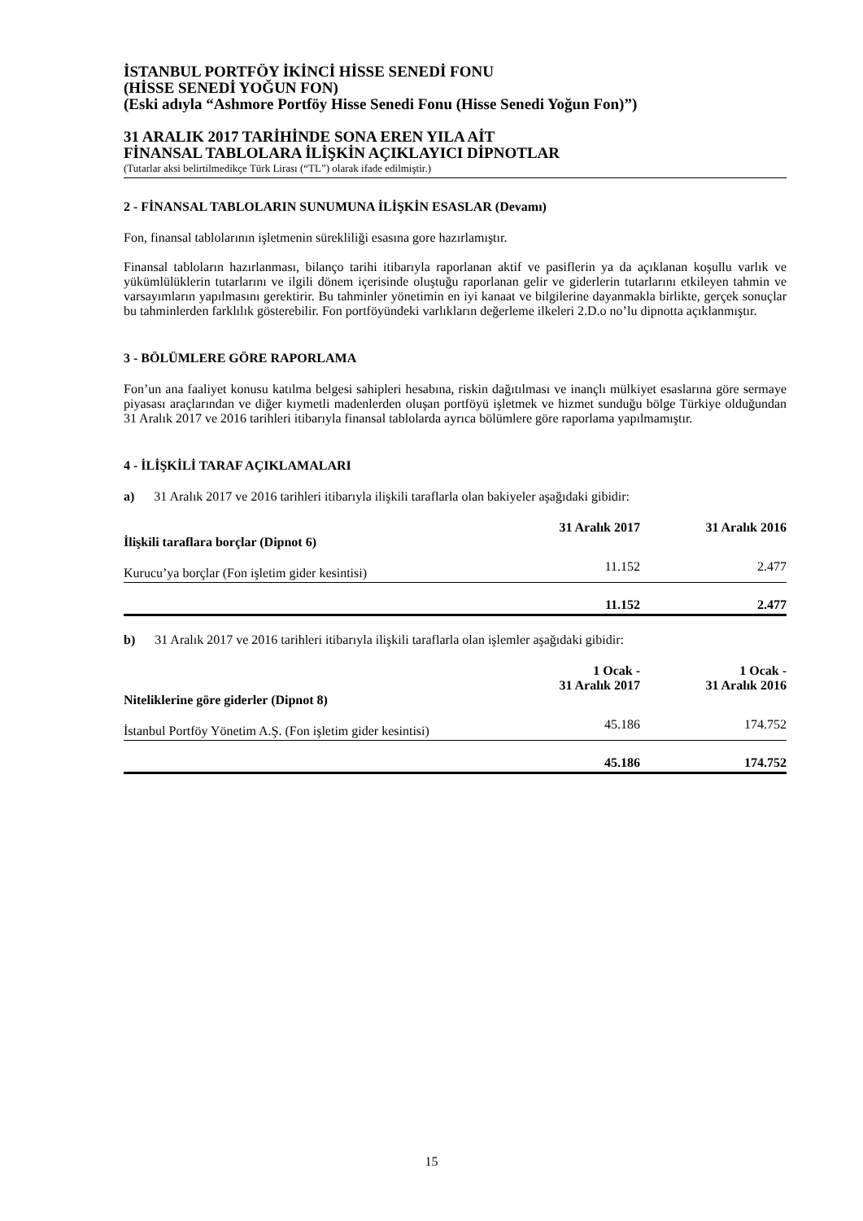İSTANBUL PORTFÖY İKİNCİ HİSSE SENEDİ FONU
(HİSSE SENEDİ YOĞUN FON)
(Eski adıyla “Ashmore Portföy Hisse Senedi Fonu (Hisse Senedi Yoğun Fon)”)
31 ARALIK 2017 TARİHİNDE SONA EREN YILA AİT
FİNANSAL TABLOLARA İLİŞKİN AÇIKLAYICI DİPNOTLAR
(Tutarlar aksi belirtilmedikçe Türk Lirası (“TL”) olarak ifade edilmiştir.)
2 - FİNANSAL TABLOLARIN SUNUMUNA İLİŞKİN ESASLAR (Devamı)
Fon, finansal tablolarının işletmenin sürekliliği esasına gore hazırlamıştır.
Finansal tabloların hazırlanması, bilanço tarihi itibarıyla raporlanan aktif ve pasiflerin ya da açıklanan koşullu varlık ve yükümlülüklerin tutarlarını ve ilgili dönem içerisinde oluştuğu raporlanan gelir ve giderlerin tutarlarını etkileyen tahmin ve varsayımların yapılmasını gerektirir. Bu tahminler yönetimin en iyi kanaat ve bilgilerine dayanmakla birlikte, gerçek sonuçlar bu tahminlerden farklılık gösterebilir. Fon portföyündeki varlıkların değerleme ilkeleri 2.D.o no’lu dipnotta açıklanmıştır.
3 - BÖLÜMLERE GÖRE RAPORLAMA
Fon’un ana faaliyet konusu katılma belgesi sahipleri hesabına, riskin dağıtılması ve inançlı mülkiyet esaslarına göre sermaye piyasası araçlarından ve diğer kıymetli madenlerden oluşan portföyü işletmek ve hizmet sunduğu bölge Türkiye olduğundan 31 Aralık 2017 ve 2016 tarihleri itibarıyla finansal tablolarda ayrıca bölümlere göre raporlama yapılmamıştır.
4 - İLİŞKİLİ TARAF AÇIKLAMALARI
a) 31 Aralık 2017 ve 2016 tarihleri itibarıyla ilişkili taraflarla olan bakiyeler aşağıdaki gibidir:
| İlişkili taraflara borçlar (Dipnot 6) | 31 Aralık 2017 | 31 Aralık 2016 |
| --- | --- | --- |
| Kurucu’ya borçlar (Fon işletim gider kesintisi) | 11.152 | 2.477 |
| | 11.152 | 2.477 |
b) 31 Aralık 2017 ve 2016 tarihleri itibarıyla ilişkili taraflarla olan işlemler aşağıdaki gibidir:
| Niteliklerine göre giderler (Dipnot 8) | 1 Ocak - 31 Aralık 2017 | 1 Ocak - 31 Aralık 2016 |
| --- | --- | --- |
| İstanbul Portföy Yönetim A.Ş. (Fon işletim gider kesintisi) | 45.186 | 174.752 |
| | 45.186 | 174.752 |
15